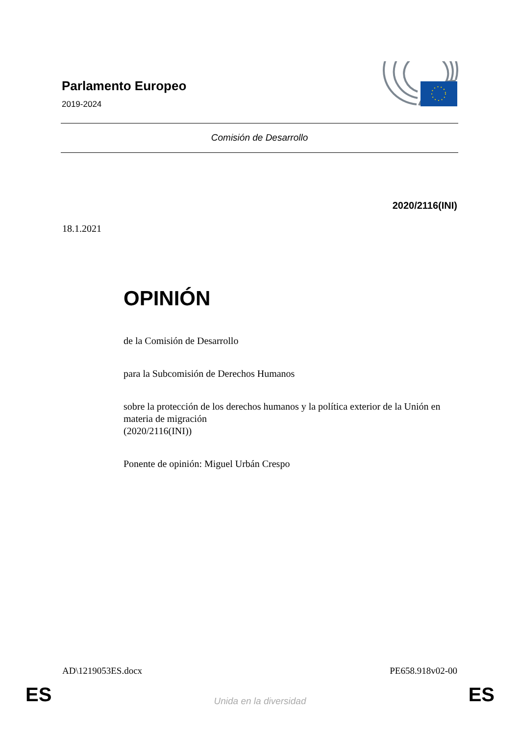Parlamento Europeo
2019-2024
Comisión de Desarrollo
2020/2116(INI)
18.1.2021
OPINIÓN
de la Comisión de Desarrollo
para la Subcomisión de Derechos Humanos
sobre la protección de los derechos humanos y la política exterior de la Unión en materia de migración
(2020/2116(INI))
Ponente de opinión: Miguel Urbán Crespo
AD\1219053ES.docx PE658.918v02-00
ES
Unida en la diversidad ES